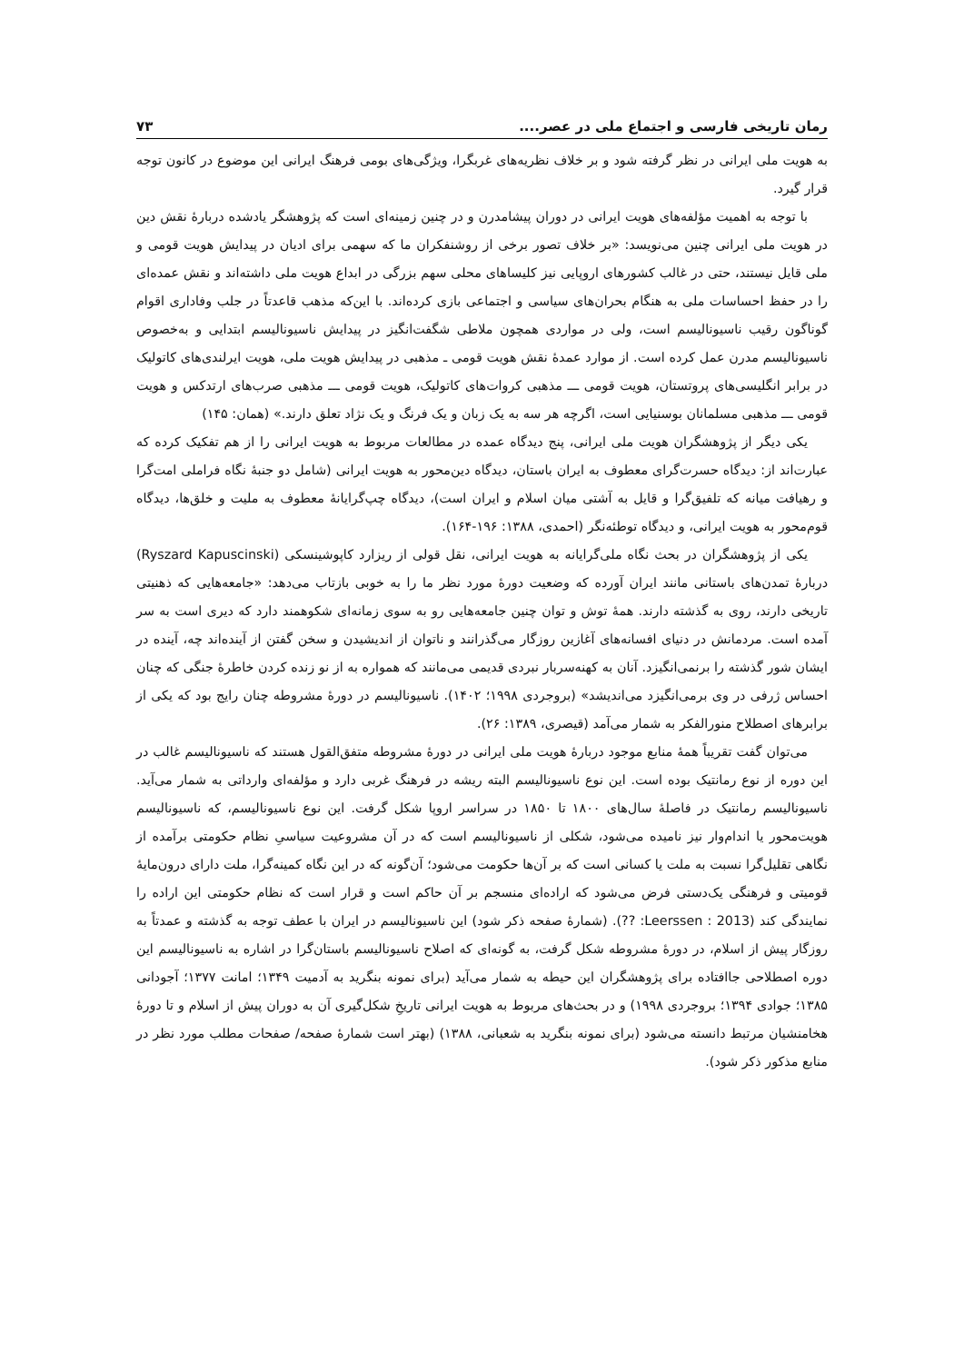رمان تاریخی فارسی و اجتماع ملی در عصر.... ۷۳
به هویت ملی ایرانی در نظر گرفته شود و بر خلاف نظریه‌های غربگرا، ویژگی‌های بومی فرهنگ ایرانی این موضوع در کانون توجه قرار گیرد.
با توجه به اهمیت مؤلفه‌های هویت ایرانی در دوران پیشامدرن و در چنین زمینه‌ای است که پژوهشگر یادشده دربارهٔ نقش دین در هویت ملی ایرانی چنین می‌نویسد: «بر خلاف تصور برخی از روشنفکران ما که سهمی برای ادیان در پیدایش هویت قومی و ملی قایل نیستند، حتی در غالب کشورهای اروپایی نیز کلیساهای محلی سهم بزرگی در ابداع هویت ملی داشته‌اند و نقش عمده‌ای را در حفظ احساسات ملی به هنگام بحران‌های سیاسی و اجتماعی بازی کرده‌اند. با این‌که مذهب قاعدتاً در جلب وفاداری اقوام گوناگون رقیب ناسیونالیسم است، ولی در مواردی همچون ملاطی شگفت‌انگیز در پیدایش ناسیونالیسم ابتدایی و به‌خصوص ناسیونالیسم مدرن عمل کرده است. از موارد عمدهٔ نقش هویت قومی ـ مذهبی در پیدایش هویت ملی، هویت ایرلندی‌های کاتولیک در برابر انگلیسی‌های پروتستان، هویت قومی ـــ مذهبی کروات‌های کاتولیک، هویت قومی ـــ مذهبی صرب‌های ارتدکس و هویت قومی ـــ مذهبی مسلمانان بوسنیایی است، اگرچه هر سه به یک زبان و یک فرنگ و یک نژاد تعلق دارند.» (همان: ۱۴۵)
یکی دیگر از پژوهشگران هویت ملی ایرانی، پنج دیدگاه عمده در مطالعات مربوط به هویت ایرانی را از هم تفکیک کرده که عبارت‌اند از: دیدگاه حسرت‌گرای معطوف به ایران باستان، دیدگاه دین‌محور به هویت ایرانی (شامل دو جنبهٔ نگاه فراملی امت‌گرا و رهیافت میانه که تلفیق‌گرا و قایل به آشتی میان اسلام و ایران است)، دیدگاه چپ‌گرایانهٔ معطوف به ملیت و خلق‌ها، دیدگاه قوم‌محور به هویت ایرانی، و دیدگاه توطئه‌نگر (احمدی، ۱۳۸۸: ۱۹۶-۱۶۴).
یکی از پژوهشگران در بحث نگاه ملی‌گرایانه به هویت ایرانی، نقل قولی از ریزارد کاپوشینسکی (Ryszard Kapuscinski) دربارهٔ تمدن‌های باستانی مانند ایران آورده که وضعیت دورهٔ مورد نظر ما را به خوبی بازتاب می‌دهد: «جامعه‌هایی که ذهنیتی تاریخی دارند، روی به گذشته دارند. همهٔ توش و توان چنین جامعه‌هایی رو به سوی زمانه‌ای شکوهمند دارد که دیری است به سر آمده است. مردمانش در دنیای افسانه‌های آغازین روزگار می‌گذرانند و ناتوان از اندیشیدن و سخن گفتن از آینده‌اند چه، آینده در ایشان شور گذشته را برنمی‌انگیزد. آنان به کهنه‌سربار نبردی قدیمی می‌مانند که همواره به از نو زنده کردن خاطرهٔ جنگی که چنان احساس ژرفی در وی برمی‌انگیزد می‌اندیشد» (بروجردی ۱۹۹۸؛ ۱۴۰۲). ناسیونالیسم در دورهٔ مشروطه چنان رایج بود که یکی از برابرهای اصطلاح منورالفکر به شمار می‌آمد (قیصری، ۱۳۸۹: ۲۶).
می‌توان گفت تقریباً همهٔ منابع موجود دربارهٔ هویت ملی ایرانی در دورهٔ مشروطه متفق‌القول هستند که ناسیونالیسم غالب در این دوره از نوع رمانتیک بوده است. این نوع ناسیونالیسم البته ریشه در فرهنگ غربی دارد و مؤلفه‌ای وارداتی به شمار می‌آید. ناسیونالیسم رمانتیک در فاصلهٔ سال‌های ۱۸۰۰ تا ۱۸۵۰ در سراسر اروپا شکل گرفت. این نوع ناسیونالیسم، که ناسیونالیسم هویت‌محور یا اندام‌وار نیز نامیده می‌شود، شکلی از ناسیونالیسم است که در آن مشروعیت سیاسیِ نظام حکومتی برآمده از نگاهی تقلیل‌گرا نسبت به ملت یا کسانی است که بر آن‌ها حکومت می‌شود؛ آن‌گونه که در این نگاه کمینه‌گرا، ملت دارای درون‌مایهٔ قومیتی و فرهنگی یک‌دستی فرض می‌شود که اراده‌ای منسجم بر آن حاکم است و قرار است که نظام حکومتی این اراده را نمایندگی کند (Leerssen : 2013: ??). (شمارهٔ صفحه ذکر شود) این ناسیونالیسم در ایران با عطف توجه به گذشته و عمدتاً به روزگار پیش از اسلام، در دورهٔ مشروطه شکل گرفت، به گونه‌ای که اصلاح ناسیونالیسم باستان‌گرا در اشاره به ناسیونالیسم این دوره اصطلاحی جاافتاده برای پژوهشگران این حیطه به شمار می‌آید (برای نمونه بنگرید به آدمیت ۱۳۴۹؛ امانت ۱۳۷۷؛ آجودانی ۱۳۸۵؛ جوادی ۱۳۹۴؛ بروجردی ۱۹۹۸) و در بحث‌های مربوط به هویت ایرانی تاریخِ شکل‌گیری آن به دوران پیش از اسلام و تا دورهٔ هخامنشیان مرتبط دانسته می‌شود (برای نمونه بنگرید به شعبانی، ۱۳۸۸) (بهتر است شمارهٔ صفحه/ صفحات مطلب مورد نظر در منابع مذکور ذکر شود).